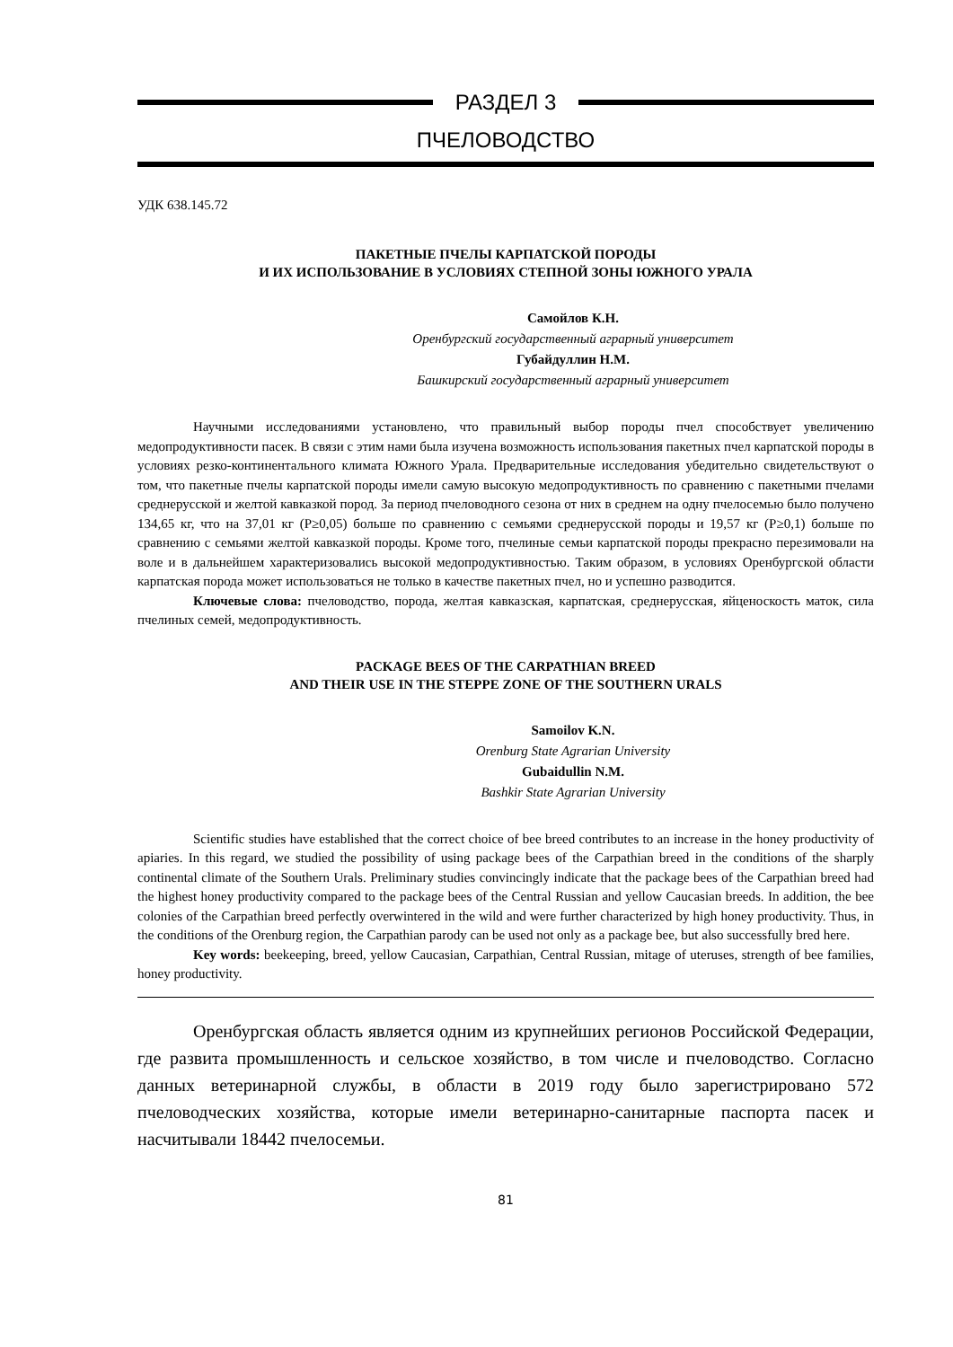РАЗДЕЛ 3
ПЧЕЛОВОДСТВО
УДК 638.145.72
ПАКЕТНЫЕ ПЧЕЛЫ КАРПАТСКОЙ ПОРОДЫ
И ИХ ИСПОЛЬЗОВАНИЕ В УСЛОВИЯХ СТЕПНОЙ ЗОНЫ ЮЖНОГО УРАЛА
Самойлов К.Н.
Оренбургский государственный аграрный университет
Губайдуллин Н.М.
Башкирский государственный аграрный университет
Научными исследованиями установлено, что правильный выбор породы пчел способствует увеличению медопродуктивности пасек. В связи с этим нами была изучена возможность использования пакетных пчел карпатской породы в условиях резко-континентального климата Южного Урала. Предварительные исследования убедительно свидетельствуют о том, что пакетные пчелы карпатской породы имели самую высокую медопродуктивность по сравнению с пакетными пчелами среднерусской и желтой кавказкой пород. За период пчеловодного сезона от них в среднем на одну пчелосемью было получено 134,65 кг, что на 37,01 кг (Р≥0,05) больше по сравнению с семьями среднерусской породы и 19,57 кг (Р≥0,1) больше по сравнению с семьями желтой кавказкой породы. Кроме того, пчелиные семьи карпатской породы прекрасно перезимовали на воле и в дальнейшем характеризовались высокой медопродуктивностью. Таким образом, в условиях Оренбургской области карпатская порода может использоваться не только в качестве пакетных пчел, но и успешно разводится.
Ключевые слова: пчеловодство, порода, желтая кавказская, карпатская, среднерусская, яйценоскость маток, сила пчелиных семей, медопродуктивность.
PACKAGE BEES OF THE CARPATHIAN BREED
AND THEIR USE IN THE STEPPE ZONE OF THE SOUTHERN URALS
Samoilov K.N.
Orenburg State Agrarian University
Gubaidullin N.M.
Bashkir State Agrarian University
Scientific studies have established that the correct choice of bee breed contributes to an increase in the honey productivity of apiaries. In this regard, we studied the possibility of using package bees of the Carpathian breed in the conditions of the sharply continental climate of the Southern Urals. Preliminary studies convincingly indicate that the package bees of the Carpathian breed had the highest honey productivity compared to the package bees of the Central Russian and yellow Caucasian breeds. In addition, the bee colonies of the Carpathian breed perfectly overwintered in the wild and were further characterized by high honey productivity. Thus, in the conditions of the Orenburg region, the Carpathian parody can be used not only as a package bee, but also successfully bred here.
Key words: beekeeping, breed, yellow Caucasian, Carpathian, Central Russian, mitage of uteruses, strength of bee families, honey productivity.
Оренбургская область является одним из крупнейших регионов Российской Федерации, где развита промышленность и сельское хозяйство, в том числе и пчеловодство. Согласно данных ветеринарной службы, в области в 2019 году было зарегистрировано 572 пчеловодческих хозяйства, которые имели ветеринарно-санитарные паспорта пасек и насчитывали 18442 пчелосемьи.
81